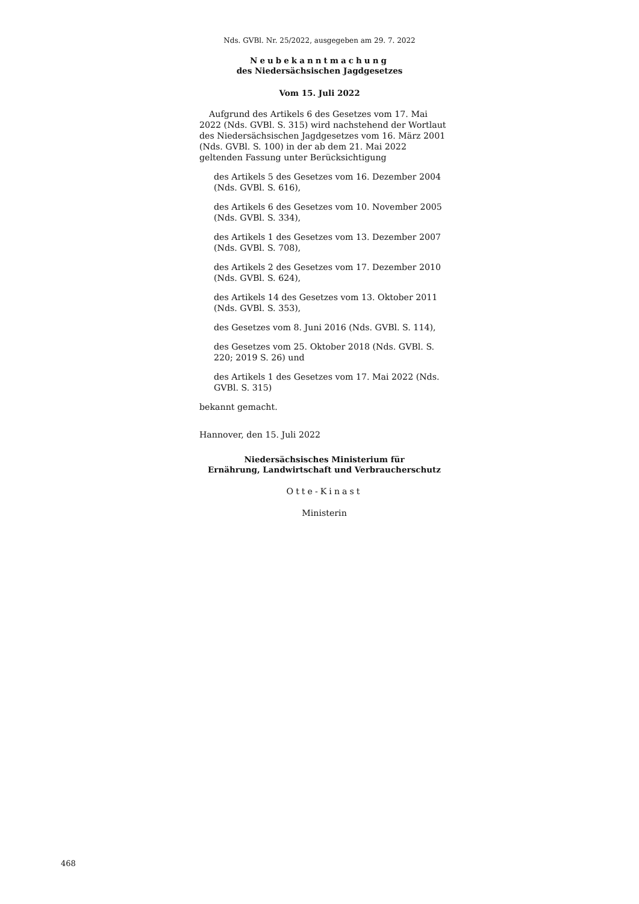Nds. GVBl. Nr. 25/2022, ausgegeben am 29. 7. 2022
Neubekanntmachung
des Niedersächsischen Jagdgesetzes
Vom 15. Juli 2022
Aufgrund des Artikels 6 des Gesetzes vom 17. Mai 2022 (Nds. GVBl. S. 315) wird nachstehend der Wortlaut des Niedersächsischen Jagdgesetzes vom 16. März 2001 (Nds. GVBl. S. 100) in der ab dem 21. Mai 2022 geltenden Fassung unter Berücksichtigung
des Artikels 5 des Gesetzes vom 16. Dezember 2004 (Nds. GVBl. S. 616),
des Artikels 6 des Gesetzes vom 10. November 2005 (Nds. GVBl. S. 334),
des Artikels 1 des Gesetzes vom 13. Dezember 2007 (Nds. GVBl. S. 708),
des Artikels 2 des Gesetzes vom 17. Dezember 2010 (Nds. GVBl. S. 624),
des Artikels 14 des Gesetzes vom 13. Oktober 2011 (Nds. GVBl. S. 353),
des Gesetzes vom 8. Juni 2016 (Nds. GVBl. S. 114),
des Gesetzes vom 25. Oktober 2018 (Nds. GVBl. S. 220; 2019 S. 26) und
des Artikels 1 des Gesetzes vom 17. Mai 2022 (Nds. GVBl. S. 315)
bekannt gemacht.
Hannover, den 15. Juli 2022
Niedersächsisches Ministerium für
Ernährung, Landwirtschaft und Verbraucherschutz
Otte-Kinast
Ministerin
468